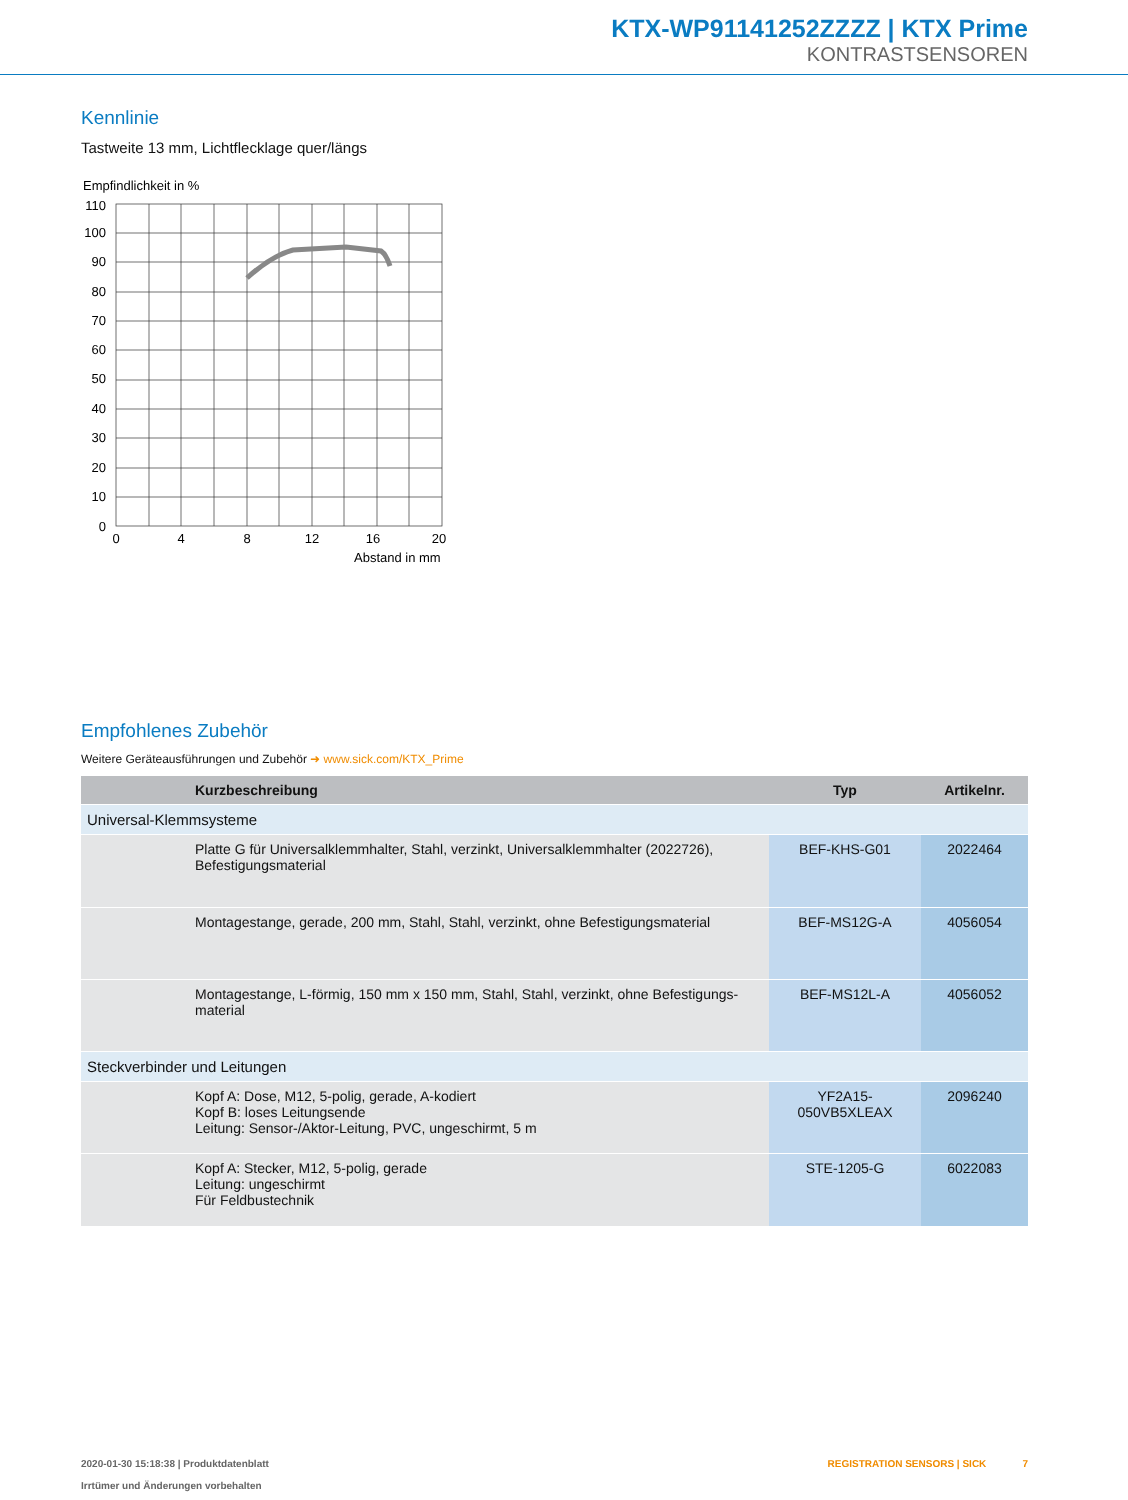KTX-WP91141252ZZZZ | KTX Prime
KONTRASTSENSOREN
Kennlinie
Tastweite 13 mm, Lichtflecklage quer/längs
Empfindlichkeit in %
110
100
90
80
70
60
50
40
30
20
10
0
0
4
8
12
16
20
Abstand in mm
Empfohlenes Zubehör
Weitere Geräteausführungen und Zubehör ➜ www.sick.com/KTX_Prime
| | Kurzbeschreibung | Typ | Artikelnr. |
| --- | --- | --- | --- |
| Universal-Klemmsysteme | | | |
| | Platte G für Universalklemmhalter, Stahl, verzinkt, Universalklemmhalter (2022726), Befestigungsmaterial | BEF-KHS-G01 | 2022464 |
| | Montagestange, gerade, 200 mm, Stahl, Stahl, verzinkt, ohne Befestigungsmaterial | BEF-MS12G-A | 4056054 |
| | Montagestange, L-förmig, 150 mm x 150 mm, Stahl, Stahl, verzinkt, ohne Befestigungs-material | BEF-MS12L-A | 4056052 |
| Steckverbinder und Leitungen | | | |
| | Kopf A: Dose, M12, 5-polig, gerade, A-kodiert Kopf B: loses Leitungsende Leitung: Sensor-/Aktor-Leitung, PVC, ungeschirmt, 5 m | YF2A15- 050VB5XLEAX | 2096240 |
| | Kopf A: Stecker, M12, 5-polig, gerade Leitung: ungeschirmt Für Feldbustechnik | STE-1205-G | 6022083 |
2020-01-30 15:18:38 | Produktdatenblatt
Irrtümer und Änderungen vorbehalten
REGISTRATION SENSORS | SICK 7